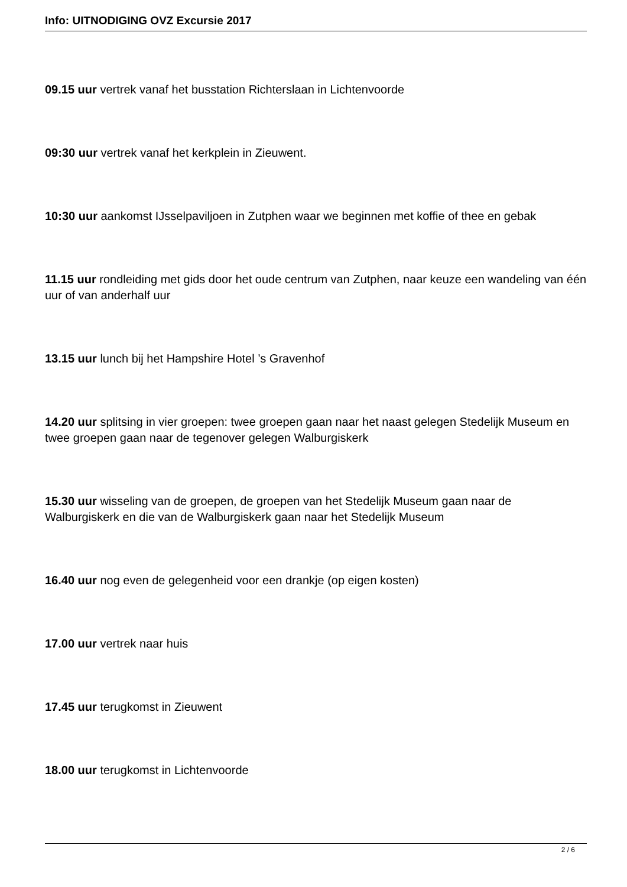Info: UITNODIGING OVZ Excursie 2017
09.15 uur vertrek vanaf het busstation Richterslaan in Lichtenvoorde
09:30 uur vertrek vanaf het kerkplein in Zieuwent.
10:30 uur aankomst IJsselpaviljoen in Zutphen waar we beginnen met koffie of thee en gebak
11.15 uur rondleiding met gids door het oude centrum van Zutphen, naar keuze een wandeling van één uur of van anderhalf uur
13.15 uur lunch bij het Hampshire Hotel ’s Gravenhof
14.20 uur splitsing in vier groepen: twee groepen gaan naar het naast gelegen Stedelijk Museum en twee groepen gaan naar de tegenover gelegen Walburgiskerk
15.30 uur wisseling van de groepen, de groepen van het Stedelijk Museum gaan naar de Walburgiskerk en die van de Walburgiskerk gaan naar het Stedelijk Museum
16.40 uur nog even de gelegenheid voor een drankje (op eigen kosten)
17.00 uur vertrek naar huis
17.45 uur terugkomst in Zieuwent
18.00 uur terugkomst in Lichtenvoorde
2 / 6